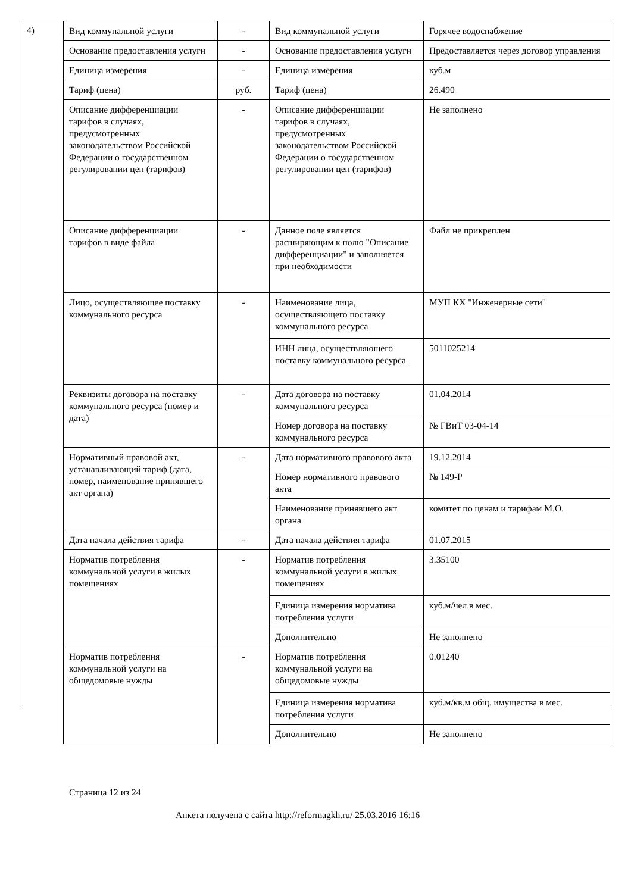4)
| Вид коммунальной услуги | - | Вид коммунальной услуги | Горячее водоснабжение |
| Основание предоставления услуги | - | Основание предоставления услуги | Предоставляется через договор управления |
| Единица измерения | - | Единица измерения | куб.м |
| Тариф (цена) | руб. | Тариф (цена) | 26.490 |
| Описание дифференциации тарифов в случаях, предусмотренных законодательством Российской Федерации о государственном регулировании цен (тарифов) | - | Описание дифференциации тарифов в случаях, предусмотренных законодательством Российской Федерации о государственном регулировании цен (тарифов) | Не заполнено |
| Описание дифференциации тарифов в виде файла | - | Данное поле является расширяющим к полю "Описание дифференциации" и заполняется при необходимости | Файл не прикреплен |
| Лицо, осуществляющее поставку коммунального ресурса | - | Наименование лица, осуществляющего поставку коммунального ресурса | МУП КХ "Инженерные сети" |
| | | ИНН лица, осуществляющего поставку коммунального ресурса | 5011025214 |
| Реквизиты договора на поставку коммунального ресурса (номер и дата) | - | Дата договора на поставку коммунального ресурса | 01.04.2014 |
| | | Номер договора на поставку коммунального ресурса | № ГВиТ 03-04-14 |
| Нормативный правовой акт, устанавливающий тариф (дата, номер, наименование принявшего акт органа) | - | Дата нормативного правового акта | 19.12.2014 |
| | | Номер нормативного правового акта | № 149-Р |
| | | Наименование принявшего акт органа | комитет по ценам и тарифам М.О. |
| Дата начала действия тарифа | - | Дата начала действия тарифа | 01.07.2015 |
| Норматив потребления коммунальной услуги в жилых помещениях | - | Норматив потребления коммунальной услуги в жилых помещениях | 3.35100 |
| | | Единица измерения норматива потребления услуги | куб.м/чел.в мес. |
| | | Дополнительно | Не заполнено |
| Норматив потребления коммунальной услуги на общедомовые нужды | - | Норматив потребления коммунальной услуги на общедомовые нужды | 0.01240 |
| | | Единица измерения норматива потребления услуги | куб.м/кв.м общ. имущества в мес. |
| | | Дополнительно | Не заполнено |
Страница 12 из 24
Анкета получена с сайта http://reformagkh.ru/ 25.03.2016 16:16